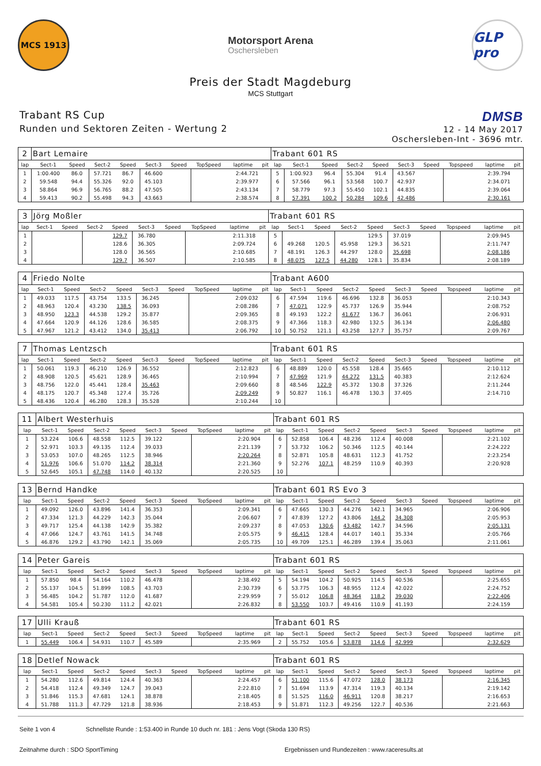MCS 1913
Motorsport Arena
Oschersleben
GLP pro
Preis der Stadt Magdeburg
MCS Stuttgart
Trabant RS Cup
Runden und Sektoren Zeiten - Wertung 2
DMSB
12 - 14 May 2017
Oschersleben-Int - 3696 mtr.
| 2 | Bart Lemaire | | | | | | | | | Trabant 601 RS | | | | | | | | | |
| lap | Sect-1 | Speed | Sect-2 | Speed | Sect-3 | Speed | TopSpeed | laptime | pit | lap | Sect-1 | Speed | Sect-2 | Speed | Sect-3 | Speed | Topspeed | laptime | pit |
| 1 | 1:00.400 | 86.0 | 57.721 | 86.7 | 46.600 | | | 2:44.721 | | 5 | 1:00.923 | 96.4 | 55.304 | 91.4 | 43.567 | | | 2:39.794 | |
| 2 | 59.548 | 94.4 | 55.326 | 92.0 | 45.103 | | | 2:39.977 | | 6 | 57.566 | 96.1 | 53.568 | 100.7 | 42.937 | | | 2:34.071 | |
| 3 | 58.864 | 96.9 | 56.765 | 88.2 | 47.505 | | | 2:43.134 | | 7 | 58.779 | 97.3 | 55.450 | 102.1 | 44.835 | | | 2:39.064 | |
| 4 | 59.413 | 90.2 | 55.498 | 94.3 | 43.663 | | | 2:38.574 | | 8 | 57.391 | 100.2 | 50.284 | 109.6 | 42.486 | | | 2:30.161 | |
| 3 | Jörg Moßler | | | | | | | | | Trabant 601 RS | | | | | | | | | |
| lap | Sect-1 | Speed | Sect-2 | Speed | Sect-3 | Speed | TopSpeed | laptime | pit | lap | Sect-1 | Speed | Sect-2 | Speed | Sect-3 | Speed | Topspeed | laptime | pit |
| 1 | | | | 129.7 | 36.780 | | | 2:11.318 | | 5 | | | | 129.5 | 37.019 | | | 2:09.945 | |
| 2 | | | | 128.6 | 36.305 | | | 2:09.724 | | 6 | 49.268 | 120.5 | 45.958 | 129.3 | 36.521 | | | 2:11.747 | |
| 3 | | | | 128.0 | 36.565 | | | 2:10.685 | | 7 | 48.191 | 126.3 | 44.297 | 128.0 | 35.698 | | | 2:08.186 | |
| 4 | | | | 129.7 | 36.507 | | | 2:10.585 | | 8 | 48.075 | 127.5 | 44.280 | 128.1 | 35.834 | | | 2:08.189 | |
| 4 | Friedo Nolte | | | | | | | | | Trabant A600 | | | | | | | | | |
| lap | Sect-1 | Speed | Sect-2 | Speed | Sect-3 | Speed | TopSpeed | laptime | pit | lap | Sect-1 | Speed | Sect-2 | Speed | Sect-3 | Speed | Topspeed | laptime | pit |
| 1 | 49.033 | 117.5 | 43.754 | 133.5 | 36.245 | | | 2:09.032 | | 6 | 47.594 | 119.6 | 46.696 | 132.8 | 36.053 | | | 2:10.343 | |
| 2 | 48.963 | 120.4 | 43.230 | 138.5 | 36.093 | | | 2:08.286 | | 7 | 47.071 | 122.9 | 45.737 | 126.9 | 35.944 | | | 2:08.752 | |
| 3 | 48.950 | 123.3 | 44.538 | 129.2 | 35.877 | | | 2:09.365 | | 8 | 49.193 | 122.2 | 41.677 | 136.7 | 36.061 | | | 2:06.931 | |
| 4 | 47.664 | 120.9 | 44.126 | 128.6 | 36.585 | | | 2:08.375 | | 9 | 47.366 | 118.3 | 42.980 | 132.5 | 36.134 | | | 2:06.480 | |
| 5 | 47.967 | 121.2 | 43.412 | 134.0 | 35.413 | | | 2:06.792 | | 10 | 50.752 | 121.1 | 43.258 | 127.7 | 35.757 | | | 2:09.767 | |
| 7 | Thomas Lentzsch | | | | | | | | | Trabant 601 RS | | | | | | | | | |
| lap | Sect-1 | Speed | Sect-2 | Speed | Sect-3 | Speed | TopSpeed | laptime | pit | lap | Sect-1 | Speed | Sect-2 | Speed | Sect-3 | Speed | Topspeed | laptime | pit |
| 1 | 50.061 | 119.3 | 46.210 | 126.9 | 36.552 | | | 2:12.823 | | 6 | 48.889 | 120.0 | 45.558 | 128.4 | 35.665 | | | 2:10.112 | |
| 2 | 48.908 | 120.5 | 45.621 | 128.9 | 36.465 | | | 2:10.994 | | 7 | 47.969 | 121.9 | 44.272 | 131.5 | 40.383 | | | 2:12.624 | |
| 3 | 48.756 | 122.0 | 45.441 | 128.4 | 35.463 | | | 2:09.660 | | 8 | 48.546 | 122.9 | 45.372 | 130.8 | 37.326 | | | 2:11.244 | |
| 4 | 48.175 | 120.7 | 45.348 | 127.4 | 35.726 | | | 2:09.249 | | 9 | 50.827 | 116.1 | 46.478 | 130.3 | 37.405 | | | 2:14.710 | |
| 5 | 48.436 | 120.4 | 46.280 | 128.3 | 35.528 | | | 2:10.244 | | 10 | | | | | | | | | |
| 11 | Albert Westerhuis | | | | | | | | | Trabant 601 RS | | | | | | | | | |
| lap | Sect-1 | Speed | Sect-2 | Speed | Sect-3 | Speed | TopSpeed | laptime | pit | lap | Sect-1 | Speed | Sect-2 | Speed | Sect-3 | Speed | Topspeed | laptime | pit |
| 1 | 53.224 | 106.6 | 48.558 | 112.5 | 39.122 | | | 2:20.904 | | 6 | 52.858 | 106.4 | 48.236 | 112.4 | 40.008 | | | 2:21.102 | |
| 2 | 52.971 | 103.3 | 49.135 | 112.4 | 39.033 | | | 2:21.139 | | 7 | 53.732 | 106.2 | 50.346 | 112.5 | 40.144 | | | 2:24.222 | |
| 3 | 53.053 | 107.0 | 48.265 | 112.5 | 38.946 | | | 2:20.264 | | 8 | 52.871 | 105.8 | 48.631 | 112.3 | 41.752 | | | 2:23.254 | |
| 4 | 51.976 | 106.6 | 51.070 | 114.2 | 38.314 | | | 2:21.360 | | 9 | 52.276 | 107.1 | 48.259 | 110.9 | 40.393 | | | 2:20.928 | |
| 5 | 52.645 | 105.1 | 47.748 | 114.0 | 40.132 | | | 2:20.525 | | 10 | | | | | | | | | |
| 13 | Bernd Handke | | | | | | | | | Trabant 601 RS Evo 3 | | | | | | | | | |
| lap | Sect-1 | Speed | Sect-2 | Speed | Sect-3 | Speed | TopSpeed | laptime | pit | lap | Sect-1 | Speed | Sect-2 | Speed | Sect-3 | Speed | Topspeed | laptime | pit |
| 1 | 49.092 | 126.0 | 43.896 | 141.4 | 36.353 | | | 2:09.341 | | 6 | 47.665 | 130.3 | 44.276 | 142.1 | 34.965 | | | 2:06.906 | |
| 2 | 47.334 | 121.3 | 44.229 | 142.3 | 35.044 | | | 2:06.607 | | 7 | 47.839 | 127.2 | 43.806 | 144.2 | 34.308 | | | 2:05.953 | |
| 3 | 49.717 | 125.4 | 44.138 | 142.9 | 35.382 | | | 2:09.237 | | 8 | 47.053 | 130.6 | 43.482 | 142.7 | 34.596 | | | 2:05.131 | |
| 4 | 47.066 | 124.7 | 43.761 | 141.5 | 34.748 | | | 2:05.575 | | 9 | 46.415 | 128.4 | 44.017 | 140.1 | 35.334 | | | 2:05.766 | |
| 5 | 46.876 | 129.2 | 43.790 | 142.1 | 35.069 | | | 2:05.735 | | 10 | 49.709 | 125.1 | 46.289 | 139.4 | 35.063 | | | 2:11.061 | |
| 14 | Peter Gareis | | | | | | | | | Trabant 601 RS | | | | | | | | | |
| lap | Sect-1 | Speed | Sect-2 | Speed | Sect-3 | Speed | TopSpeed | laptime | pit | lap | Sect-1 | Speed | Sect-2 | Speed | Sect-3 | Speed | Topspeed | laptime | pit |
| 1 | 57.850 | 98.4 | 54.164 | 110.2 | 46.478 | | | 2:38.492 | | 5 | 54.194 | 104.2 | 50.925 | 114.5 | 40.536 | | | 2:25.655 | |
| 2 | 55.137 | 104.5 | 51.899 | 108.5 | 43.703 | | | 2:30.739 | | 6 | 53.775 | 106.3 | 48.955 | 112.4 | 42.022 | | | 2:24.752 | |
| 3 | 56.485 | 104.2 | 51.787 | 112.0 | 41.687 | | | 2:29.959 | | 7 | 55.012 | 106.8 | 48.364 | 118.2 | 39.030 | | | 2:22.406 | |
| 4 | 54.581 | 105.4 | 50.230 | 111.2 | 42.021 | | | 2:26.832 | | 8 | 53.550 | 103.7 | 49.416 | 110.9 | 41.193 | | | 2:24.159 | |
| 17 | Ulli Krauß | | | | | | | | | Trabant 601 RS | | | | | | | | | |
| lap | Sect-1 | Speed | Sect-2 | Speed | Sect-3 | Speed | TopSpeed | laptime | pit | lap | Sect-1 | Speed | Sect-2 | Speed | Sect-3 | Speed | Topspeed | laptime | pit |
| 1 | 55.449 | 106.4 | 54.931 | 110.7 | 45.589 | | | 2:35.969 | | 2 | 55.752 | 105.6 | 53.878 | 114.6 | 42.999 | | | 2:32.629 | |
| 18 | Detlef Nowack | | | | | | | | | Trabant 601 RS | | | | | | | | | |
| lap | Sect-1 | Speed | Sect-2 | Speed | Sect-3 | Speed | TopSpeed | laptime | pit | lap | Sect-1 | Speed | Sect-2 | Speed | Sect-3 | Speed | Topspeed | laptime | pit |
| 1 | 54.280 | 112.6 | 49.814 | 124.4 | 40.363 | | | 2:24.457 | | 6 | 51.100 | 115.6 | 47.072 | 128.0 | 38.173 | | | 2:16.345 | |
| 2 | 54.418 | 112.4 | 49.349 | 124.7 | 39.043 | | | 2:22.810 | | 7 | 51.694 | 113.9 | 47.314 | 119.3 | 40.134 | | | 2:19.142 | |
| 3 | 51.846 | 115.3 | 47.681 | 124.1 | 38.878 | | | 2:18.405 | | 8 | 51.525 | 116.0 | 46.911 | 120.8 | 38.217 | | | 2:16.653 | |
| 4 | 51.788 | 111.3 | 47.729 | 121.8 | 38.936 | | | 2:18.453 | | 9 | 51.871 | 112.3 | 49.256 | 122.7 | 40.536 | | | 2:21.663 | |
Seite 1 von 4 Schnellste Runde : 1:53.400 in Runde 10 duch nr. 181 : Jens Vogt (Skoda 130 RS)
Zeitnahme durch : SDO SportTiming Ergebnissen und Rundezeiten : www.raceresults.at